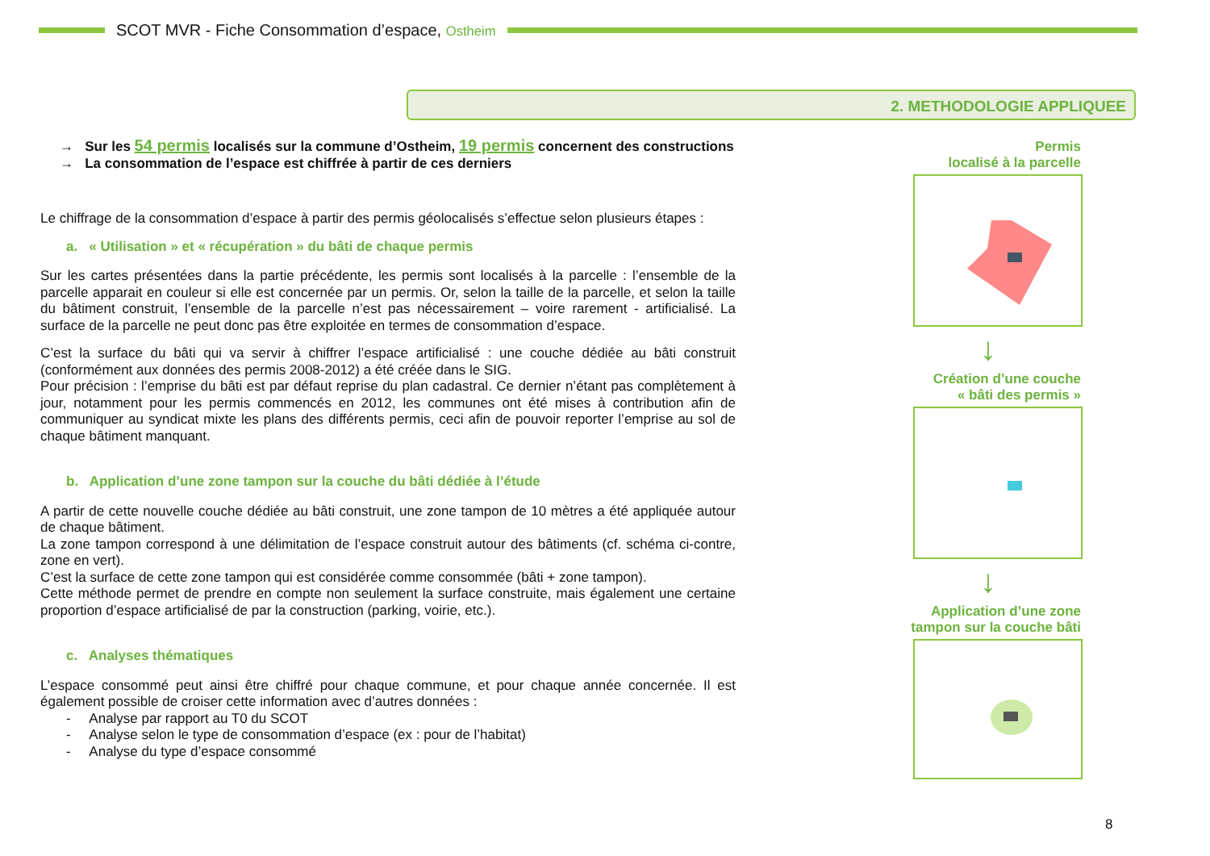SCOT MVR - Fiche Consommation d’espace, Ostheim
2. METHODOLOGIE APPLIQUEE
→ Sur les 54 permis localisés sur la commune d’Ostheim, 19 permis concernent des constructions
→ La consommation de l’espace est chiffrée à partir de ces derniers
Le chiffrage de la consommation d’espace à partir des permis géolocalisés s’effectue selon plusieurs étapes :
a. « Utilisation » et « récupération » du bâti de chaque permis
Sur les cartes présentées dans la partie précédente, les permis sont localisés à la parcelle : l’ensemble de la parcelle apparait en couleur si elle est concernée par un permis. Or, selon la taille de la parcelle, et selon la taille du bâtiment construit, l’ensemble de la parcelle n’est pas nécessairement – voire rarement - artificialisé. La surface de la parcelle ne peut donc pas être exploitée en termes de consommation d’espace.
C’est la surface du bâti qui va servir à chiffrer l’espace artificialisé : une couche dédiée au bâti construit (conformément aux données des permis 2008-2012) a été créée dans le SIG.
Pour précision : l’emprise du bâti est par défaut reprise du plan cadastral. Ce dernier n’étant pas complètement à jour, notamment pour les permis commencés en 2012, les communes ont été mises à contribution afin de communiquer au syndicat mixte les plans des différents permis, ceci afin de pouvoir reporter l’emprise au sol de chaque bâtiment manquant.
b. Application d’une zone tampon sur la couche du bâti dédiée à l’étude
A partir de cette nouvelle couche dédiée au bâti construit, une zone tampon de 10 mètres a été appliquée autour de chaque bâtiment.
La zone tampon correspond à une délimitation de l’espace construit autour des bâtiments (cf. schéma ci-contre, zone en vert).
C’est la surface de cette zone tampon qui est considérée comme consommée (bâti + zone tampon).
Cette méthode permet de prendre en compte non seulement la surface construite, mais également une certaine proportion d’espace artificialisé de par la construction (parking, voirie, etc.).
c. Analyses thématiques
L’espace consommé peut ainsi être chiffré pour chaque commune, et pour chaque année concernée. Il est également possible de croiser cette information avec d’autres données :
- Analyse par rapport au T0 du SCOT
- Analyse selon le type de consommation d’espace (ex : pour de l’habitat)
- Analyse du type d’espace consommé
Permis
localisé à la parcelle
↓
Création d’une couche
« bâti des permis »
↓
Application d’une zone
tampon sur la couche bâti
8